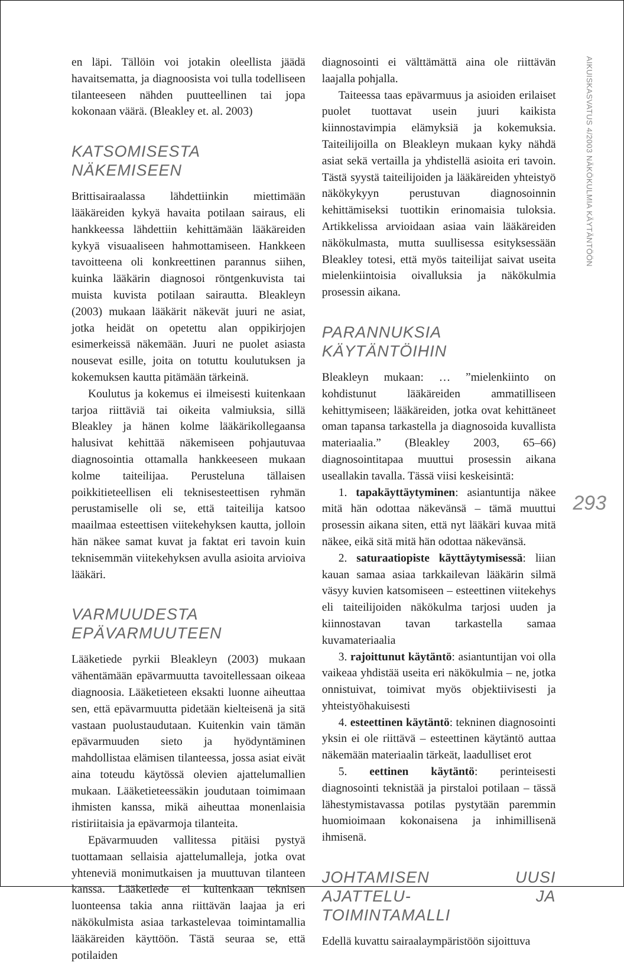en läpi. Tällöin voi jotakin oleellista jäädä havaitsematta, ja diagnoosista voi tulla todelliseen tilanteeseen nähden puutteellinen tai jopa kokonaan väärä. (Bleakley et. al. 2003)
KATSOMISESTA NÄKEMISEEN
Brittisairaalassa lähdettiinkin miettimään lääkäreiden kykyä havaita potilaan sairaus, eli hankkeessa lähdettiin kehittämään lääkäreiden kykyä visuaaliseen hahmottamiseen. Hankkeen tavoitteena oli konkreettinen parannus siihen, kuinka lääkärin diagnosoi röntgenkuvista tai muista kuvista potilaan sairautta. Bleakleyn (2003) mukaan lääkärit näkevät juuri ne asiat, jotka heidät on opetettu alan oppikirjojen esimerkeissä näkemään. Juuri ne puolet asiasta nousevat esille, joita on totuttu koulutuksen ja kokemuksen kautta pitämään tärkeinä.
Koulutus ja kokemus ei ilmeisesti kuitenkaan tarjoa riittäviä tai oikeita valmiuksia, sillä Bleakley ja hänen kolme lääkärikollegaansa halusivat kehittää näkemiseen pohjautuvaa diagnosointia ottamalla hankkeeseen mukaan kolme taiteilijaa. Perusteluna tällaisen poikkitieteellisen eli teknisesteettisen ryhmän perustamiselle oli se, että taiteilija katsoo maailmaa esteettisen viitekehyksen kautta, jolloin hän näkee samat kuvat ja faktat eri tavoin kuin teknisemmän viitekehyksen avulla asioita arvioiva lääkäri.
VARMUUDESTA
EPÄVARMUUTEEN
Lääketiede pyrkii Bleakleyn (2003) mukaan vähentämään epävarmuutta tavoitellessaan oikeaa diagnoosia. Lääketieteen eksakti luonne aiheuttaa sen, että epävarmuutta pidetään kielteisenä ja sitä vastaan puolustaudutaan. Kuitenkin vain tämän epävarmuuden sieto ja hyödyntäminen mahdollistaa elämisen tilanteessa, jossa asiat eivät aina toteudu käytössä olevien ajattelumallien mukaan. Lääketieteessäkin joudutaan toimimaan ihmisten kanssa, mikä aiheuttaa monenlaisia ristiriitaisia ja epävarmoja tilanteita.
Epävarmuuden vallitessa pitäisi pystyä tuottamaan sellaisia ajattelumalleja, jotka ovat yhteneviä monimutkaisen ja muuttuvan tilanteen kanssa. Lääketiede ei kuitenkaan teknisen luonteensa takia anna riittävän laajaa ja eri näkökulmista asiaa tarkastelevaa toimintamallia lääkäreiden käyttöön. Tästä seuraa se, että potilaiden
diagnosointi ei välttämättä aina ole riittävän laajalla pohjalla.
Taiteessa taas epävarmuus ja asioiden erilaiset puolet tuottavat usein juuri kaikista kiinnostavimpia elämyksiä ja kokemuksia. Taiteilijoilla on Bleakleyn mukaan kyky nähdä asiat sekä vertailla ja yhdistellä asioita eri tavoin. Tästä syystä taiteilijoiden ja lääkäreiden yhteistyö näkökykyyn perustuvan diagnosoinnin kehittämiseksi tuottikin erinomaisia tuloksia. Artikkelissa arvioidaan asiaa vain lääkäreiden näkökulmasta, mutta suullisessa esityksessään Bleakley totesi, että myös taiteilijat saivat useita mielenkiintoisia oivalluksia ja näkökulmia prosessin aikana.
PARANNUKSIA KÄYTÄNTÖIHIN
Bleakleyn mukaan: … ”mielenkiinto on kohdistunut lääkäreiden ammatilliseen kehittymiseen; lääkäreiden, jotka ovat kehittäneet oman tapansa tarkastella ja diagnosoida kuvallista materiaalia.” (Bleakley 2003, 65–66) diagnosointitapaa muuttui prosessin aikana useallakin tavalla. Tässä viisi keskeisintä:
1. tapakäyttäytyminen: asiantuntija näkee mitä hän odottaa näkevänsä – tämä muuttui prosessin aikana siten, että nyt lääkäri kuvaa mitä näkee, eikä sitä mitä hän odottaa näkevänsä.
2. saturaatiopiste käyttäytymisessä: liian kauan samaa asiaa tarkkailevan lääkärin silmä väsyy kuvien katsomiseen – esteettinen viitekehys eli taiteilijoiden näkökulma tarjosi uuden ja kiinnostavan tavan tarkastella samaa kuvamateriaalia
3. rajoittunut käytäntö: asiantuntijan voi olla vaikeaa yhdistää useita eri näkökulmia – ne, jotka onnistuivat, toimivat myös objektiivisesti ja yhteistyöhakuisesti
4. esteettinen käytäntö: tekninen diagnosointi yksin ei ole riittävä – esteettinen käytäntö auttaa näkemään materiaalin tärkeät, laadulliset erot
5. eettinen käytäntö: perinteisesti diagnosointi teknistää ja pirstaloi potilaan – tässä lähestymistavassa potilas pystytään paremmin huomioimaan kokonaisena ja inhimillisenä ihmisenä.
JOHTAMISEN UUSI AJATTELU- JA TOIMINTAMALLI
Edellä kuvattu sairaalaympäristöön sijoittuva
AIKUISKASVATUS 4/2003 NÄKÖKULMIA KÄYTÄNTÖÖN
293